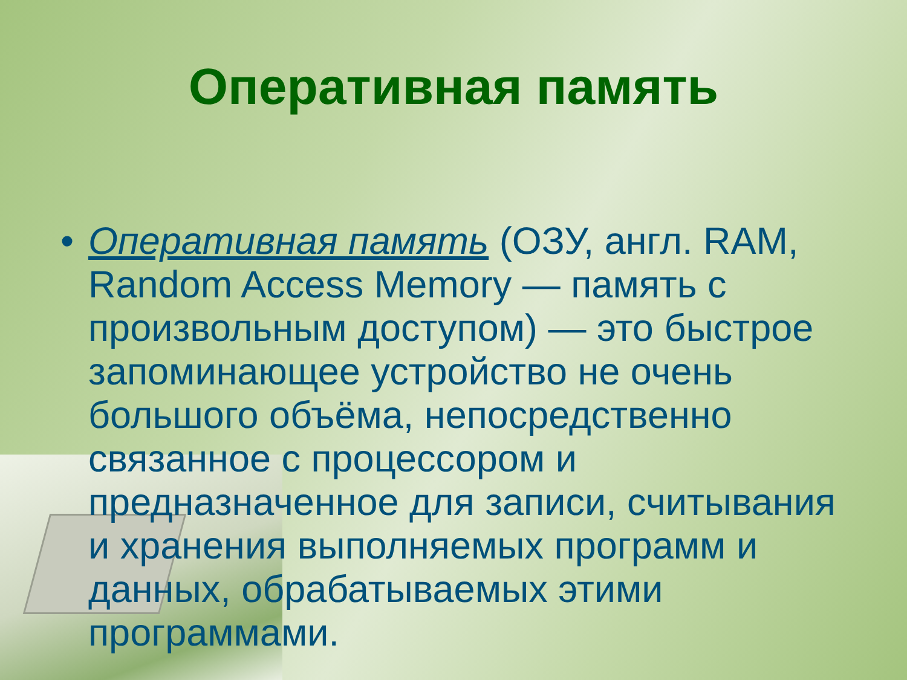Оперативная память
• Оперативная память (ОЗУ, англ. RAM, Random Access Memory — память с произвольным доступом) — это быстрое запоминающее устройство не очень большого объёма, непосредственно связанное с процессором и предназначенное для записи, считывания и хранения выполняемых программ и данных, обрабатываемых этими программами.